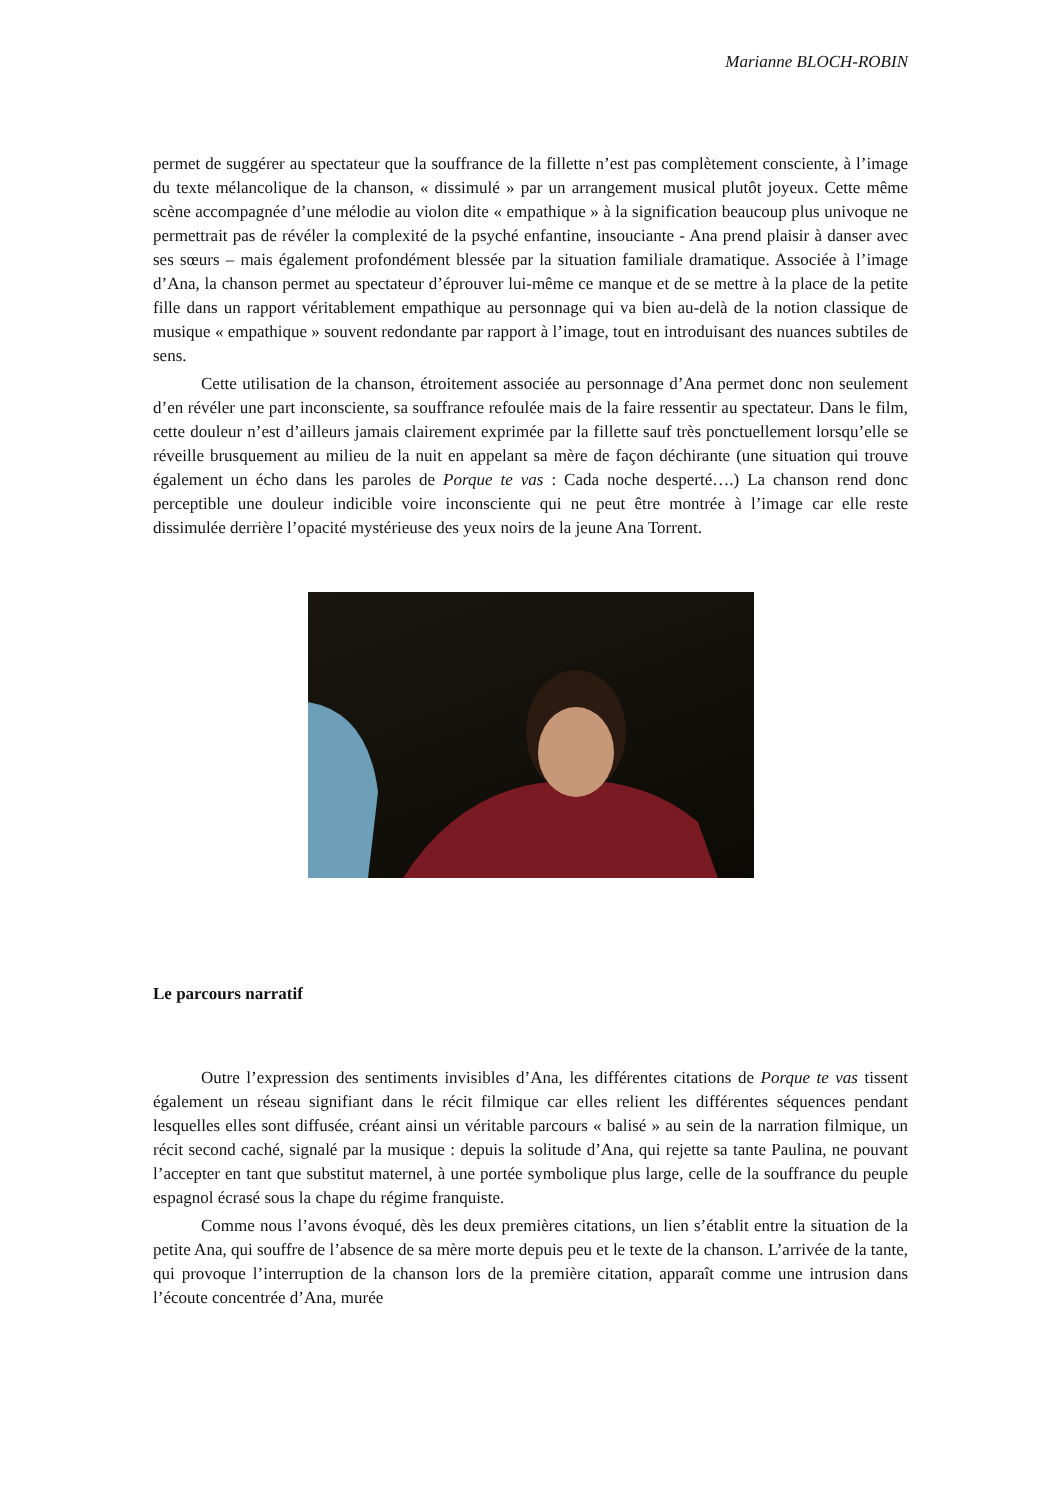Marianne BLOCH-ROBIN
permet de suggérer au spectateur que la souffrance de la fillette n’est pas complètement consciente, à l’image du texte mélancolique de la chanson, « dissimulé » par un arrangement musical plutôt joyeux. Cette même scène accompagnée d’une mélodie au violon dite « empathique » à la signification beaucoup plus univoque ne permettrait pas de révéler la complexité de la psyché enfantine, insouciante - Ana prend plaisir à danser avec ses sœurs – mais également profondément blessée par la situation familiale dramatique. Associée à l’image d’Ana, la chanson permet au spectateur d’éprouver lui-même ce manque et de se mettre à la place de la petite fille dans un rapport véritablement empathique au personnage qui va bien au-delà de la notion classique de musique « empathique » souvent redondante par rapport à l’image, tout en introduisant des nuances subtiles de sens.
Cette utilisation de la chanson, étroitement associée au personnage d’Ana permet donc non seulement d’en révéler une part inconsciente, sa souffrance refoulée mais de la faire ressentir au spectateur. Dans le film, cette douleur n’est d’ailleurs jamais clairement exprimée par la fillette sauf très ponctuellement lorsqu’elle se réveille brusquement au milieu de la nuit en appelant sa mère de façon déchirante (une situation qui trouve également un écho dans les paroles de Porque te vas : Cada noche desperté….) La chanson rend donc perceptible une douleur indicible voire inconsciente qui ne peut être montrée à l’image car elle reste dissimulée derrière l’opacité mystérieuse des yeux noirs de la jeune Ana Torrent.
Le parcours narratif
Outre l’expression des sentiments invisibles d’Ana, les différentes citations de Porque te vas tissent également un réseau signifiant dans le récit filmique car elles relient les différentes séquences pendant lesquelles elles sont diffusée, créant ainsi un véritable parcours « balisé » au sein de la narration filmique, un récit second caché, signalé par la musique : depuis la solitude d’Ana, qui rejette sa tante Paulina, ne pouvant l’accepter en tant que substitut maternel, à une portée symbolique plus large, celle de la souffrance du peuple espagnol écrasé sous la chape du régime franquiste.
Comme nous l’avons évoqué, dès les deux premières citations, un lien s’établit entre la situation de la petite Ana, qui souffre de l’absence de sa mère morte depuis peu et le texte de la chanson. L’arrivée de la tante, qui provoque l’interruption de la chanson lors de la première citation, apparaît comme une intrusion dans l’écoute concentrée d’Ana, murée